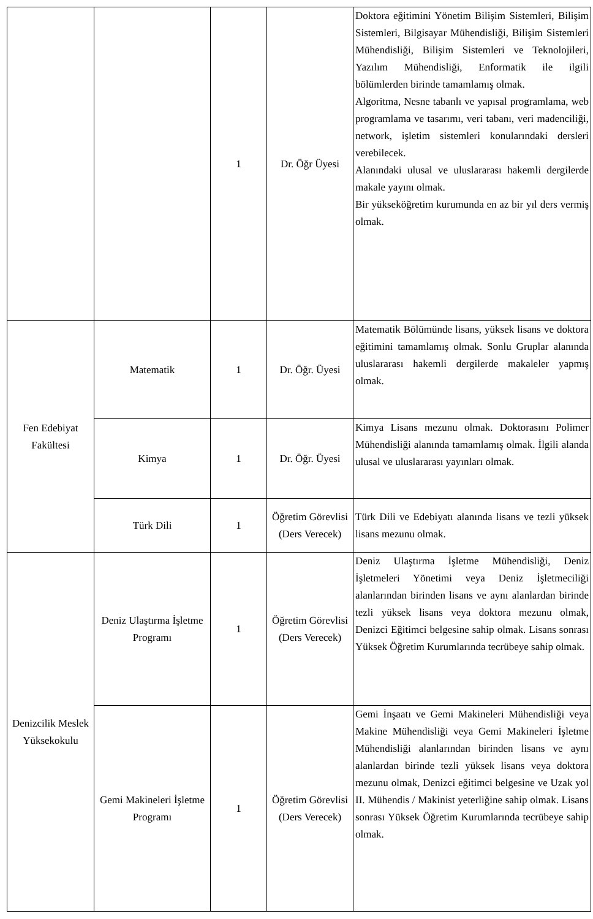| | | 1 | Dr. Öğr Üyesi | Doktora eğitimini Yönetim Bilişim Sistemleri, Bilişim Sistemleri, Bilgisayar Mühendisliği, Bilişim Sistemleri Mühendisliği, Bilişim Sistemleri ve Teknolojileri, Yazılım Mühendisliği, Enformatik ile ilgili bölümlerden birinde tamamlamış olmak. Algoritma, Nesne tabanlı ve yapısal programlama, web programlama ve tasarımı, veri tabanı, veri madenciliği, network, işletim sistemleri konularındaki dersleri verebilecek. Alanındaki ulusal ve uluslararası hakemli dergilerde makale yayını olmak. Bir yükseköğretim kurumunda en az bir yıl ders vermiş olmak. |
| Fen Edebiyat Fakültesi | Matematik | 1 | Dr. Öğr. Üyesi | Matematik Bölümünde lisans, yüksek lisans ve doktora eğitimini tamamlamış olmak. Sonlu Gruplar alanında uluslararası hakemli dergilerde makaleler yapmış olmak. |
| | Kimya | 1 | Dr. Öğr. Üyesi | Kimya Lisans mezunu olmak. Doktorasını Polimer Mühendisliği alanında tamamlamış olmak. İlgili alanda ulusal ve uluslararası yayınları olmak. |
| | Türk Dili | 1 | Öğretim Görevlisi (Ders Verecek) | Türk Dili ve Edebiyatı alanında lisans ve tezli yüksek lisans mezunu olmak. |
| Denizcilik Meslek Yüksekokulu | Deniz Ulaştırma İşletme Programı | 1 | Öğretim Görevlisi (Ders Verecek) | Deniz Ulaştırma İşletme Mühendisliği, Deniz İşletmeleri Yönetimi veya Deniz İşletmeciliği alanlarından birinden lisans ve aynı alanlardan birinde tezli yüksek lisans veya doktora mezunu olmak, Denizci Eğitimci belgesine sahip olmak. Lisans sonrası Yüksek Öğretim Kurumlarında tecrübeye sahip olmak. |
| | Gemi Makineleri İşletme Programı | 1 | Öğretim Görevlisi (Ders Verecek) | Gemi İnşaatı ve Gemi Makineleri Mühendisliği veya Makine Mühendisliği veya Gemi Makineleri İşletme Mühendisliği alanlarından birinden lisans ve aynı alanlardan birinde tezli yüksek lisans veya doktora mezunu olmak, Denizci eğitimci belgesine ve Uzak yol II. Mühendis / Makinist yeterliğine sahip olmak. Lisans sonrası Yüksek Öğretim Kurumlarında tecrübeye sahip olmak. |